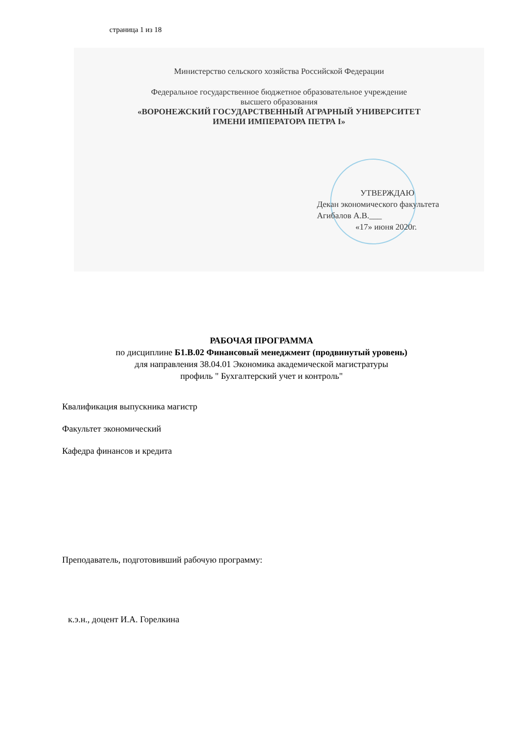страница 1 из 18
Министерство сельского хозяйства Российской Федерации
Федеральное государственное бюджетное образовательное учреждение
высшего образования
«ВОРОНЕЖСКИЙ ГОСУДАРСТВЕННЫЙ АГРАРНЫЙ УНИВЕРСИТЕТ
ИМЕНИ ИМПЕРАТОРА ПЕТРА I»
УТВЕРЖДАЮ
Декан экономического факультета
Агибалов А.В.___
«17» июня 2020г.
РАБОЧАЯ ПРОГРАММА
по дисциплине Б1.В.02 Финансовый менеджмент (продвинутый уровень)
для направления 38.04.01 Экономика академической магистратуры
профиль " Бухгалтерский учет и контроль"
Квалификация выпускника магистр
Факультет экономический
Кафедра финансов и кредита
Преподаватель, подготовивший рабочую программу:
к.э.н., доцент И.А. Горелкина